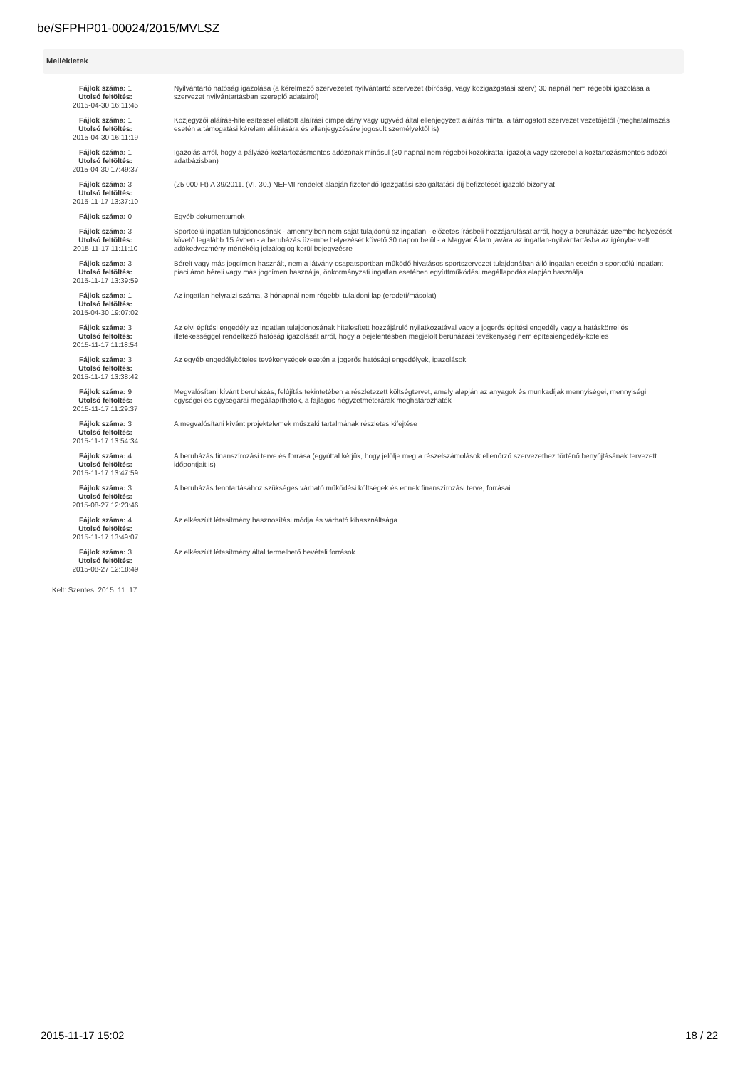be/SFPHP01-00024/2015/MVLSZ
Mellékletek
| Fájlok száma: 1 Utolsó feltöltés: 2015-04-30 16:11:45 | Nyilvántartó hatóság igazolása (a kérelmező szervezetet nyilvántartó szervezet (bíróság, vagy közigazgatási szerv) 30 napnál nem régebbi igazolása a szervezet nyilvántartásban szereplő adatairól) |
| Fájlok száma: 1 Utolsó feltöltés: 2015-04-30 16:11:19 | Közjegyzői aláírás-hitelesítéssel ellátott aláírási címpéldány vagy ügyvéd által ellenjegyzett aláírás minta, a támogatott szervezet vezetőjétől (meghatalmazás esetén a támogatási kérelem aláírására és ellenjegyzésére jogosult személyektől is) |
| Fájlok száma: 1 Utolsó feltöltés: 2015-04-30 17:49:37 | Igazolás arról, hogy a pályázó köztartozásmentes adózónak minősül (30 napnál nem régebbi közokirattal igazolja vagy szerepel a köztartozásmentes adózói adatbázisban) |
| Fájlok száma: 3 Utolsó feltöltés: 2015-11-17 13:37:10 | (25 000 Ft) A 39/2011. (VI. 30.) NEFMI rendelet alapján fizetendő Igazgatási szolgáltatási díj befizetését igazoló bizonylat |
| Fájlok száma: 0 | Egyéb dokumentumok |
| Fájlok száma: 3 Utolsó feltöltés: 2015-11-17 11:11:10 | Sportcélú ingatlan tulajdonosának - amennyiben nem saját tulajdonú az ingatlan - előzetes írásbeli hozzájárulását arról, hogy a beruházás üzembe helyezését követő legalább 15 évben - a beruházás üzembe helyezését követő 30 napon belül - a Magyar Állam javára az ingatlan-nyilvántartásba az igénybe vett adókedvezmény mértékéig jelzálogjog kerül bejegyzésre |
| Fájlok száma: 3 Utolsó feltöltés: 2015-11-17 13:39:59 | Bérelt vagy más jogcímen használt, nem a látvány-csapatsportban működő hivatásos sportszervezet tulajdonában álló ingatlan esetén a sportcélú ingatlant piaci áron béreli vagy más jogcímen használja, önkormányzati ingatlan esetében együttműködési megállapodás alapján használja |
| Fájlok száma: 1 Utolsó feltöltés: 2015-04-30 19:07:02 | Az ingatlan helyrajzi száma, 3 hónapnál nem régebbi tulajdoni lap (eredeti/másolat) |
| Fájlok száma: 3 Utolsó feltöltés: 2015-11-17 11:18:54 | Az elvi építési engedély az ingatlan tulajdonosának hitelesített hozzájáruló nyilatkozatával vagy a jogerős építési engedély vagy a hatáskörrel és illetékességgel rendelkező hatóság igazolását arról, hogy a bejelentésben megjelölt beruházási tevékenység nem építésiengedély-köteles |
| Fájlok száma: 3 Utolsó feltöltés: 2015-11-17 13:38:42 | Az egyéb engedélyköteles tevékenységek esetén a jogerős hatósági engedélyek, igazolások |
| Fájlok száma: 9 Utolsó feltöltés: 2015-11-17 11:29:37 | Megvalósítani kívánt beruházás, felújítás tekintetében a részletezett költségtervet, amely alapján az anyagok és munkadíjak mennyiségei, mennyiségi egységei és egységárai megállapíthatók, a fajlagos négyzetméterárak meghatározhatók |
| Fájlok száma: 3 Utolsó feltöltés: 2015-11-17 13:54:34 | A megvalósítani kívánt projektelemek műszaki tartalmának részletes kifejtése |
| Fájlok száma: 4 Utolsó feltöltés: 2015-11-17 13:47:59 | A beruházás finanszírozási terve és forrása (egyúttal kérjük, hogy jelölje meg a részelszámolások ellenőrző szervezethez történő benyújtásának tervezett időpontjait is) |
| Fájlok száma: 3 Utolsó feltöltés: 2015-08-27 12:23:46 | A beruházás fenntartásához szükséges várható működési költségek és ennek finanszírozási terve, forrásai. |
| Fájlok száma: 4 Utolsó feltöltés: 2015-11-17 13:49:07 | Az elkészült létesítmény hasznosítási módja és várható kihasználtsága |
| Fájlok száma: 3 Utolsó feltöltés: 2015-08-27 12:18:49 | Az elkészült létesítmény által termelhető bevételi források |
Kelt: Szentes, 2015. 11. 17.
2015-11-17 15:02 18 / 22